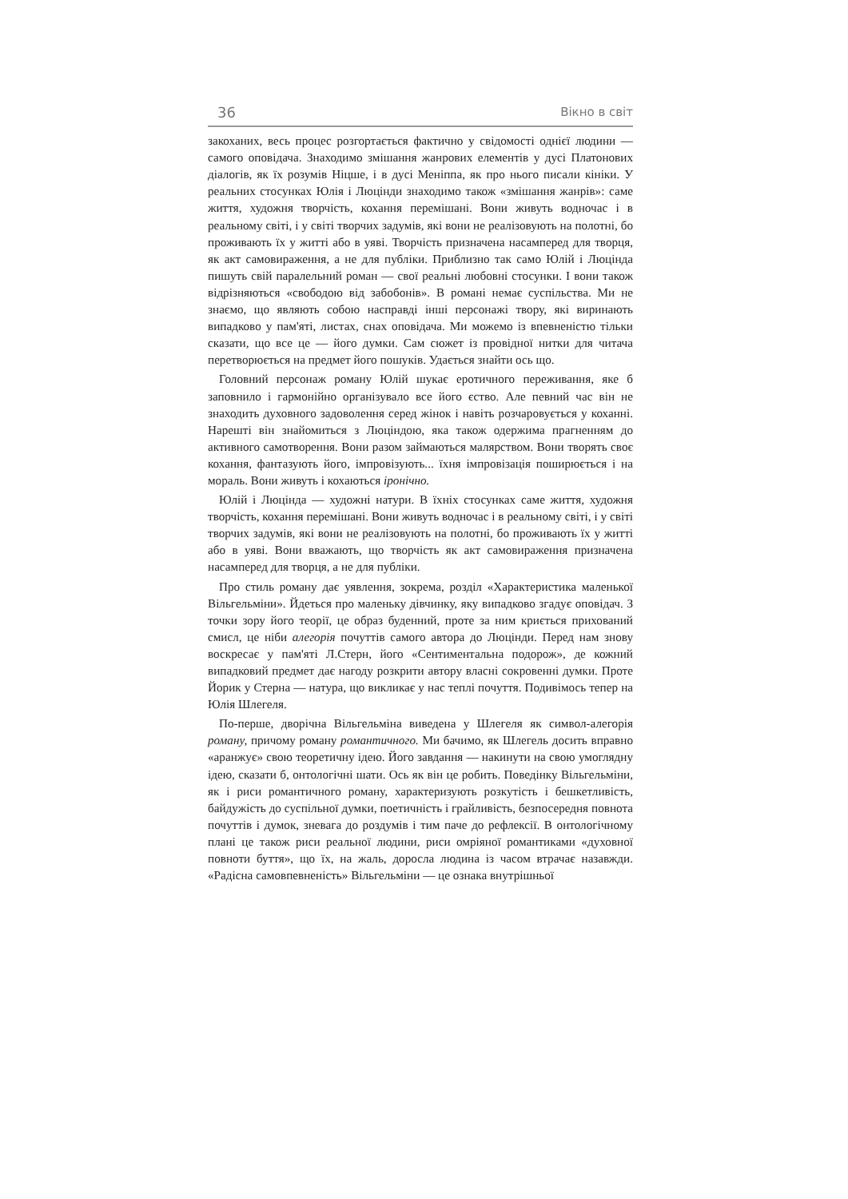36 Вікно в світ
закоханих, весь процес розгортається фактично у свідомості однієї людини — самого оповідача. Знаходимо змішання жанрових елементів у дусі Платонових діалогів, як їх розумів Ніцше, і в дусі Меніппа, як про нього писали кініки. У реальних стосунках Юлія і Люцінди знаходимо також «змішання жанрів»: саме життя, художня творчість, кохання перемішані. Вони живуть водночас і в реальному світі, і у світі творчих задумів, які вони не реалізовують на полотні, бо проживають їх у житті або в уяві. Творчість призначена насамперед для творця, як акт самовираження, а не для публіки. Приблизно так само Юлій і Люцінда пишуть свій паралельний роман — свої реальні любовні стосунки. І вони також відрізняються «свободою від забобонів». В романі немає суспільства. Ми не знаємо, що являють собою насправді інші персонажі твору, які виринають випадково у пам'яті, листах, снах оповідача. Ми можемо із впевненістю тільки сказати, що все це — його думки. Сам сюжет із провідної нитки для читача перетворюється на предмет його пошуків. Удається знайти ось що.
Головний персонаж роману Юлій шукає еротичного переживання, яке б заповнило і гармонійно організувало все його єство. Але певний час він не знаходить духовного задоволення серед жінок і навіть розчаровується у коханні. Нарешті він знайомиться з Люціндою, яка також одержима прагненням до активного самотворення. Вони разом займаються малярством. Вони творять своє кохання, фантазують його, імпровізують... їхня імпровізація поширюється і на мораль. Вони живуть і кохаються іронічно.
Юлій і Люцінда — художні натури. В їхніх стосунках саме життя, художня творчість, кохання перемішані. Вони живуть водночас і в реальному світі, і у світі творчих задумів, які вони не реалізовують на полотні, бо проживають їх у житті або в уяві. Вони вважають, що творчість як акт самовираження призначена насамперед для творця, а не для публіки.
Про стиль роману дає уявлення, зокрема, розділ «Характеристика маленької Вільгельміни». Йдеться про маленьку дівчинку, яку випадково згадує оповідач. З точки зору його теорії, це образ буденний, проте за ним криється прихований смисл, це ніби алегорія почуттів самого автора до Люцінди. Перед нам знову воскресає у пам'яті Л.Стерн, його «Сентиментальна подорож», де кожний випадковий предмет дає нагоду розкрити автору власні сокровенні думки. Проте Йорик у Стерна — натура, що викликає у нас теплі почуття. Подивімось тепер на Юлія Шлегеля.
По-перше, дворічна Вільгельміна виведена у Шлегеля як символ-алегорія роману, причому роману романтичного. Ми бачимо, як Шлегель досить вправно «аранжує» свою теоретичну ідею. Його завдання — накинути на свою умоглядну ідею, сказати б, онтологічні шати. Ось як він це робить. Поведінку Вільгельміни, як і риси романтичного роману, характеризують розкутість і бешкетливість, байдужість до суспільної думки, поетичність і грайливість, безпосередня повнота почуттів і думок, зневага до роздумів і тим паче до рефлексії. В онтологічному плані це також риси реальної людини, риси омріяної романтиками «духовної повноти буття», що їх, на жаль, доросла людина із часом втрачає назавжди. «Радісна самовпевненість» Вільгельміни — це ознака внутрішньої